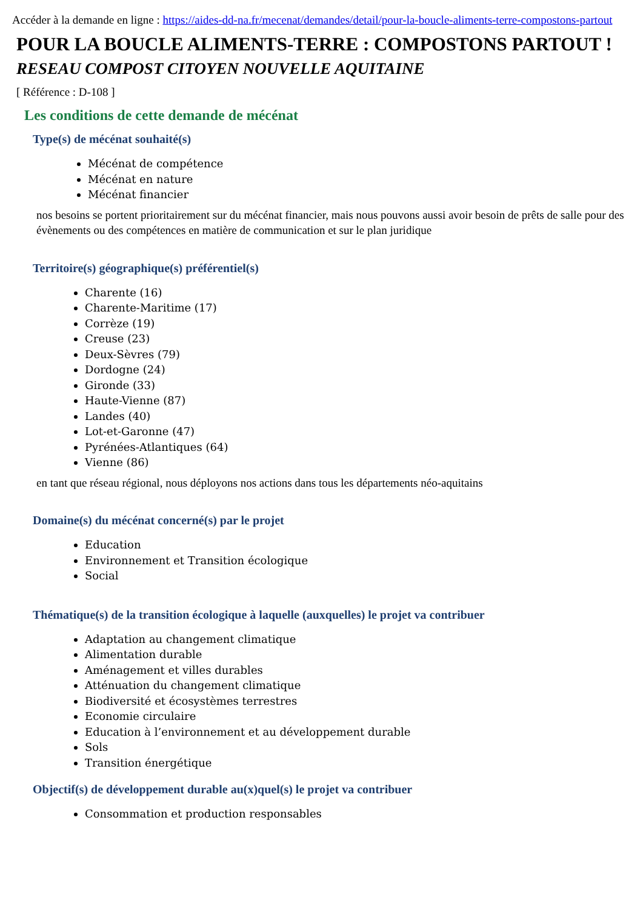Accéder à la demande en ligne : https://aides-dd-na.fr/mecenat/demandes/detail/pour-la-boucle-aliments-terre-compostons-partout
POUR LA BOUCLE ALIMENTS-TERRE : COMPOSTONS PARTOUT !
RESEAU COMPOST CITOYEN NOUVELLE AQUITAINE
[ Référence : D-108 ]
Les conditions de cette demande de mécénat
Type(s) de mécénat souhaité(s)
Mécénat de compétence
Mécénat en nature
Mécénat financier
nos besoins se portent prioritairement sur du mécénat financier, mais nous pouvons aussi avoir besoin de prêts de salle pour des évènements ou des compétences en matière de communication et sur le plan juridique
Territoire(s) géographique(s) préférentiel(s)
Charente (16)
Charente-Maritime (17)
Corrèze (19)
Creuse (23)
Deux-Sèvres (79)
Dordogne (24)
Gironde (33)
Haute-Vienne (87)
Landes (40)
Lot-et-Garonne (47)
Pyrénées-Atlantiques (64)
Vienne (86)
en tant que réseau régional, nous déployons nos actions dans tous les départements néo-aquitains
Domaine(s) du mécénat concerné(s) par le projet
Education
Environnement et Transition écologique
Social
Thématique(s) de la transition écologique à laquelle (auxquelles) le projet va contribuer
Adaptation au changement climatique
Alimentation durable
Aménagement et villes durables
Atténuation du changement climatique
Biodiversité et écosystèmes terrestres
Economie circulaire
Education à l’environnement et au développement durable
Sols
Transition énergétique
Objectif(s) de développement durable au(x)quel(s) le projet va contribuer
Consommation et production responsables